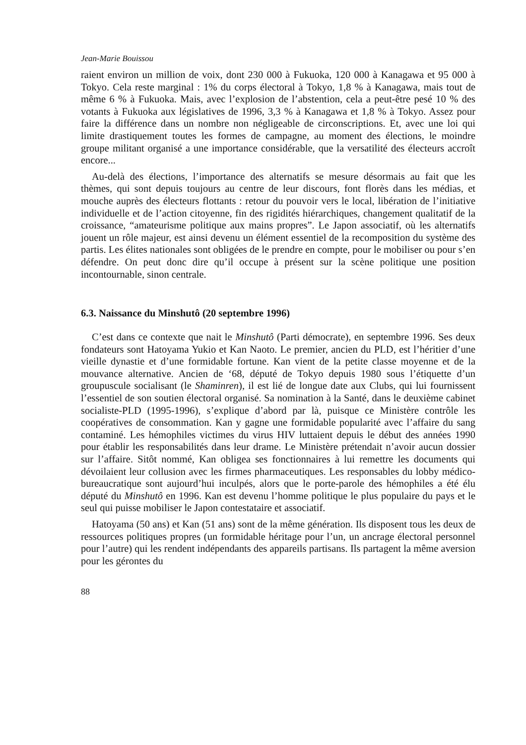Jean-Marie Bouissou
raient environ un million de voix, dont 230 000 à Fukuoka, 120 000 à Kanagawa et 95 000 à Tokyo. Cela reste marginal : 1% du corps électoral à Tokyo, 1,8 % à Kanagawa, mais tout de même 6 % à Fukuoka. Mais, avec l’explosion de l’abstention, cela a peut-être pesé 10 % des votants à Fukuoka aux législatives de 1996, 3,3 % à Kanagawa et 1,8 % à Tokyo. Assez pour faire la différence dans un nombre non négligeable de circonscriptions. Et, avec une loi qui limite drastiquement toutes les formes de campagne, au moment des élections, le moindre groupe militant organisé a une importance considérable, que la versatilité des électeurs accroît encore...
Au-delà des élections, l’importance des alternatifs se mesure désormais au fait que les thèmes, qui sont depuis toujours au centre de leur discours, font florès dans les médias, et mouche auprès des électeurs flottants : retour du pouvoir vers le local, libération de l’initiative individuelle et de l’action citoyenne, fin des rigidités hiérarchiques, changement qualitatif de la croissance, “amateurisme politique aux mains propres”. Le Japon associatif, où les alternatifs jouent un rôle majeur, est ainsi devenu un élément essentiel de la recomposition du système des partis. Les élites nationales sont obligées de le prendre en compte, pour le mobiliser ou pour s’en défendre. On peut donc dire qu’il occupe à présent sur la scène politique une position incontournable, sinon centrale.
6.3. Naissance du Minshutô (20 septembre 1996)
C’est dans ce contexte que nait le Minshutô (Parti démocrate), en septembre 1996. Ses deux fondateurs sont Hatoyama Yukio et Kan Naoto. Le premier, ancien du PLD, est l’héritier d’une vieille dynastie et d’une formidable fortune. Kan vient de la petite classe moyenne et de la mouvance alternative. Ancien de ‘68, député de Tokyo depuis 1980 sous l’étiquette d’un groupuscule socialisant (le Shaminren), il est lié de longue date aux Clubs, qui lui fournissent l’essentiel de son soutien électoral organisé. Sa nomination à la Santé, dans le deuxième cabinet socialiste-PLD (1995-1996), s’explique d’abord par là, puisque ce Ministère contrôle les coopératives de consommation. Kan y gagne une formidable popularité avec l’affaire du sang contaminé. Les hémophiles victimes du virus HIV luttaient depuis le début des années 1990 pour établir les responsabilités dans leur drame. Le Ministère prétendait n’avoir aucun dossier sur l’affaire. Sitôt nommé, Kan obligea ses fonctionnaires à lui remettre les documents qui dévoilaient leur collusion avec les firmes pharmaceutiques. Les responsables du lobby médico-bureaucratique sont aujourd’hui inculpés, alors que le porte-parole des hémophiles a été élu député du Minshutô en 1996. Kan est devenu l’homme politique le plus populaire du pays et le seul qui puisse mobiliser le Japon contestataire et associatif.
Hatoyama (50 ans) et Kan (51 ans) sont de la même génération. Ils disposent tous les deux de ressources politiques propres (un formidable héritage pour l’un, un ancrage électoral personnel pour l’autre) qui les rendent indépendants des appareils partisans. Ils partagent la même aversion pour les gérontes du
88